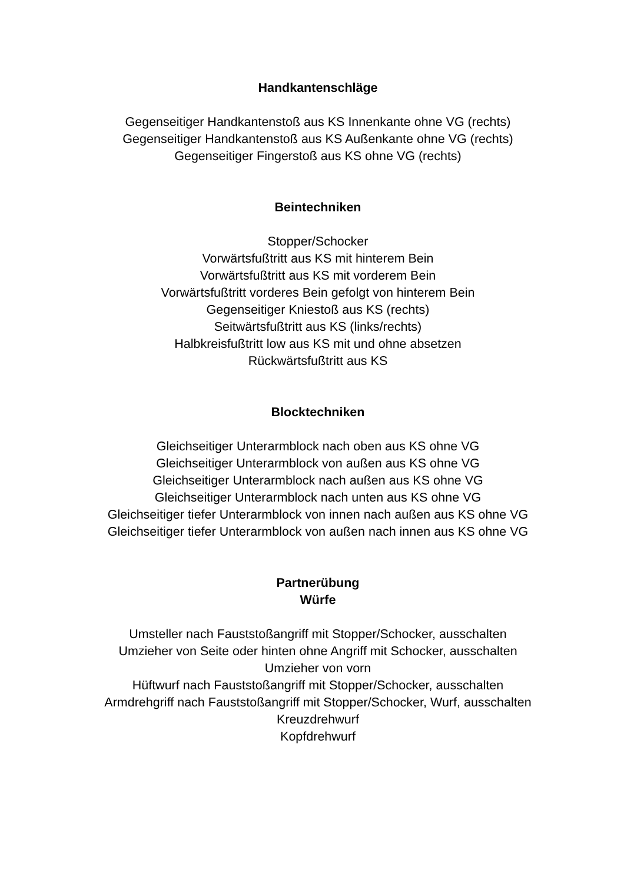Handkantenschläge
Gegenseitiger Handkantenstoß aus KS Innenkante ohne VG (rechts)
Gegenseitiger Handkantenstoß aus KS Außenkante ohne VG (rechts)
Gegenseitiger Fingerstoß aus KS ohne VG (rechts)
Beintechniken
Stopper/Schocker
Vorwärtsfußtritt aus KS mit hinterem Bein
Vorwärtsfußtritt aus KS mit vorderem Bein
Vorwärtsfußtritt vorderes Bein gefolgt von hinterem Bein
Gegenseitiger Kniestoß aus KS (rechts)
Seitwärtsfußtritt aus KS (links/rechts)
Halbkreisfußtritt low aus KS mit und ohne absetzen
Rückwärtsfußtritt aus KS
Blocktechniken
Gleichseitiger Unterarmblock nach oben aus KS ohne VG
Gleichseitiger Unterarmblock von außen aus KS ohne VG
Gleichseitiger Unterarmblock nach außen aus KS ohne VG
Gleichseitiger Unterarmblock nach unten aus KS ohne VG
Gleichseitiger tiefer Unterarmblock von innen nach außen aus KS ohne VG
Gleichseitiger tiefer Unterarmblock von außen nach innen aus KS ohne VG
Partnerübung
Würfe
Umsteller nach Fauststoßangriff mit Stopper/Schocker, ausschalten
Umzieher von Seite oder hinten ohne Angriff mit Schocker, ausschalten
Umzieher von vorn
Hüftwurf nach Fauststoßangriff mit Stopper/Schocker, ausschalten
Armdrehgriff nach Fauststoßangriff mit Stopper/Schocker, Wurf, ausschalten
Kreuzdrehwurf
Kopfdrehwurf